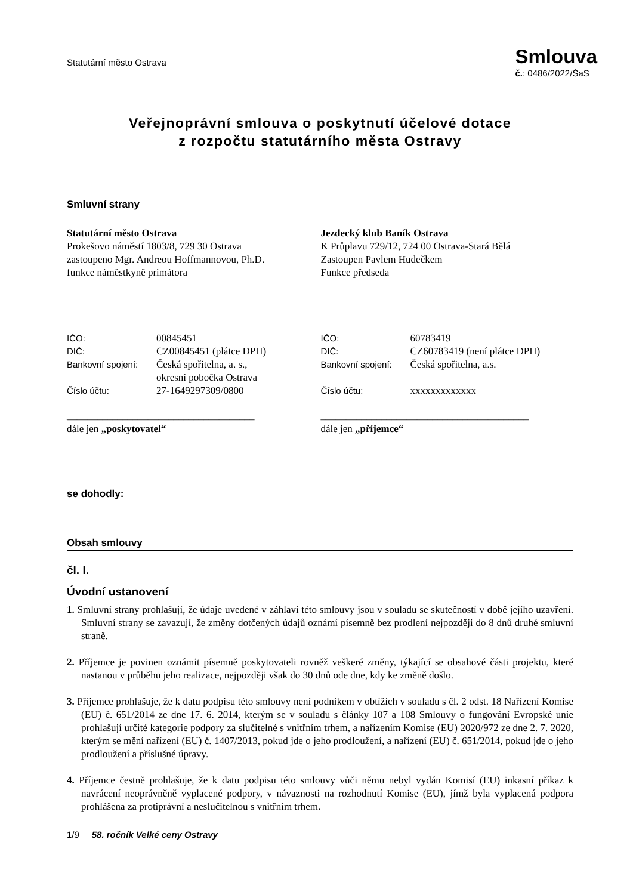Statutární město Ostrava
Smlouva
č.: 0486/2022/ŠaS
Veřejnoprávní smlouva o poskytnutí účelové dotace
z rozpočtu statutárního města Ostravy
Smluvní strany
Statutární město Ostrava
Prokešovo náměstí 1803/8, 729 30 Ostrava
zastoupeno Mgr. Andreou Hoffmannovou, Ph.D.
funkce náměstkyně primátora
Jezdecký klub Baník Ostrava
K Průplavu 729/12, 724 00 Ostrava-Stará Bělá
Zastoupen Pavlem Hudečkem
Funkce předseda
| IČO: | 00845451 |
| DIČ: | CZ00845451 (plátce DPH) |
| Bankovní spojení: | Česká spořitelna, a. s., okresní pobočka Ostrava |
| Číslo účtu: | 27-1649297309/0800 |
_____________________________________
dále jen „poskytovatel“
| IČO: | 60783419 |
| DIČ: | CZ60783419 (není plátce DPH) |
| Bankovní spojení: | Česká spořitelna, a.s. |
| Číslo účtu: | xxxxxxxxxxxxx |
_________________________________________
dále jen „příjemce“
se dohodly:
Obsah smlouvy
čl. I.
Úvodní ustanovení
1. Smluvní strany prohlašují, že údaje uvedené v záhlaví této smlouvy jsou v souladu se skutečností v době jejího uzavření. Smluvní strany se zavazují, že změny dotčených údajů oznámí písemně bez prodlení nejpozději do 8 dnů druhé smluvní straně.
2. Příjemce je povinen oznámit písemně poskytovateli rovněž veškeré změny, týkající se obsahové části projektu, které nastanou v průběhu jeho realizace, nejpozději však do 30 dnů ode dne, kdy ke změně došlo.
3. Příjemce prohlašuje, že k datu podpisu této smlouvy není podnikem v obtížích v souladu s čl. 2 odst. 18 Nařízení Komise (EU) č. 651/2014 ze dne 17. 6. 2014, kterým se v souladu s články 107 a 108 Smlouvy o fungování Evropské unie prohlašují určité kategorie podpory za slučitelné s vnitřním trhem, a nařízením Komise (EU) 2020/972 ze dne 2. 7. 2020, kterým se mění nařízení (EU) č. 1407/2013, pokud jde o jeho prodloužení, a nařízení (EU) č. 651/2014, pokud jde o jeho prodloužení a příslušné úpravy.
4. Příjemce čestně prohlašuje, že k datu podpisu této smlouvy vůči němu nebyl vydán Komisí (EU) inkasní příkaz k navrácení neoprávněně vyplacené podpory, v návaznosti na rozhodnutí Komise (EU), jímž byla vyplacená podpora prohlášena za protiprávní a neslučitelnou s vnitřním trhem.
1/9 58. ročník Velké ceny Ostravy